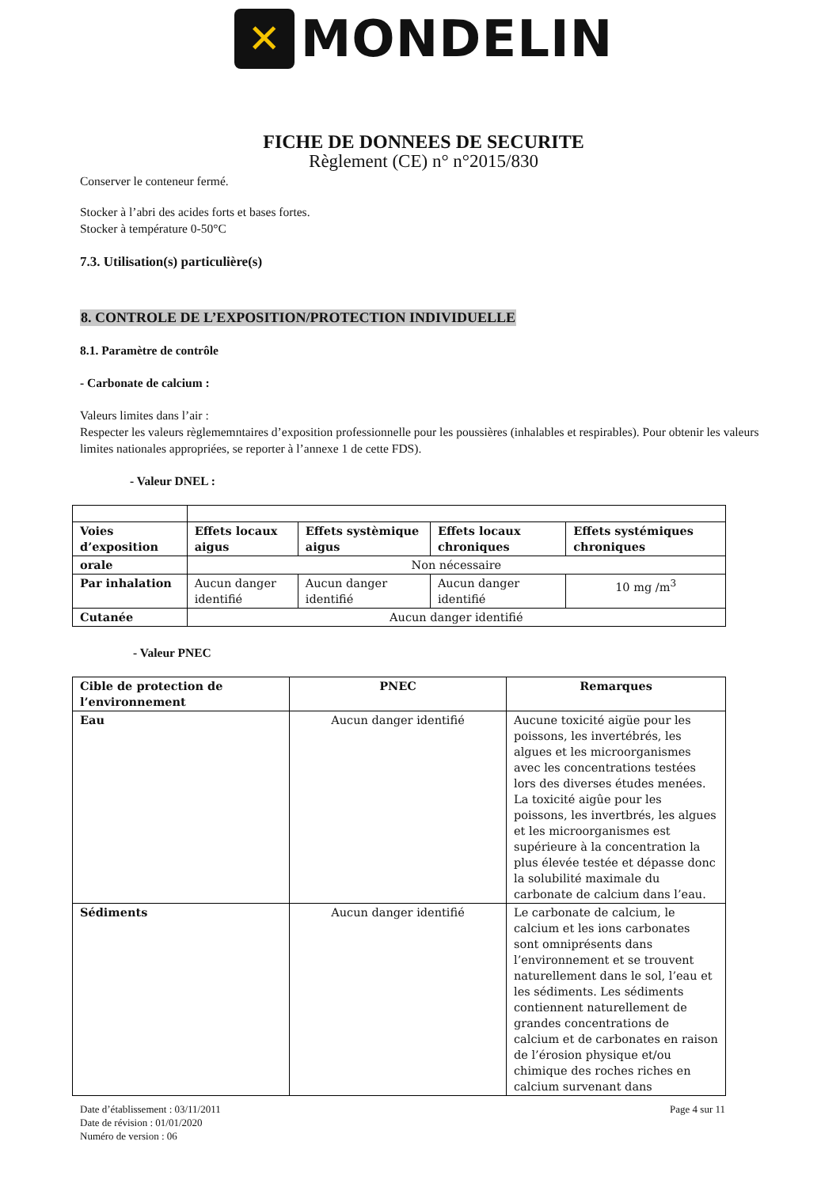✕
MONDELIN
FICHE DE DONNEES DE SECURITE
Règlement (CE) n° n°2015/830
Conserver le conteneur fermé.
Stocker à l’abri des acides forts et bases fortes.
Stocker à température 0-50°C
7.3. Utilisation(s) particulière(s)
8. CONTROLE DE L’EXPOSITION/PROTECTION INDIVIDUELLE
8.1. Paramètre de contrôle
- Carbonate de calcium :
Valeurs limites dans l’air :
Respecter les valeurs règlememntaires d’exposition professionnelle pour les poussières (inhalables et respirables). Pour obtenir les valeurs limites nationales appropriées, se reporter à l’annexe 1 de cette FDS).
- Valeur DNEL :
| Voies d’exposition | Effets locaux aigus | Effets systèmique aigus | Effets locaux chroniques | Effets systémiques chroniques |
| --- | --- | --- | --- | --- |
| orale | Non nécessaire | | | |
| Par inhalation | Aucun danger identifié | Aucun danger identifié | Aucun danger identifié | 10 mg /m<sup>3</sup> |
| Cutanée | Aucun danger identifié | | | |
- Valeur PNEC
| Cible de protection de l’environnement | PNEC | Remarques |
| --- | --- | --- |
| Eau | Aucun danger identifié | Aucune toxicité aigüe pour les poissons, les invertébrés, les algues et les microorganismes avec les concentrations testées lors des diverses études menées. La toxicité aigûe pour les poissons, les invertbrés, les algues et les microorganismes est supérieure à la concentration la plus élevée testée et dépasse donc la solubilité maximale du carbonate de calcium dans l’eau. |
| Sédiments | Aucun danger identifié | Le carbonate de calcium, le calcium et les ions carbonates sont omniprésents dans l’environnement et se trouvent naturellement dans le sol, l’eau et les sédiments. Les sédiments contiennent naturellement de grandes concentrations de calcium et de carbonates en raison de l’érosion physique et/ou chimique des roches riches en calcium survenant dans |
Date d’établissement : 03/11/2011
Date de révision : 01/01/2020
Numéro de version : 06
Page 4 sur 11